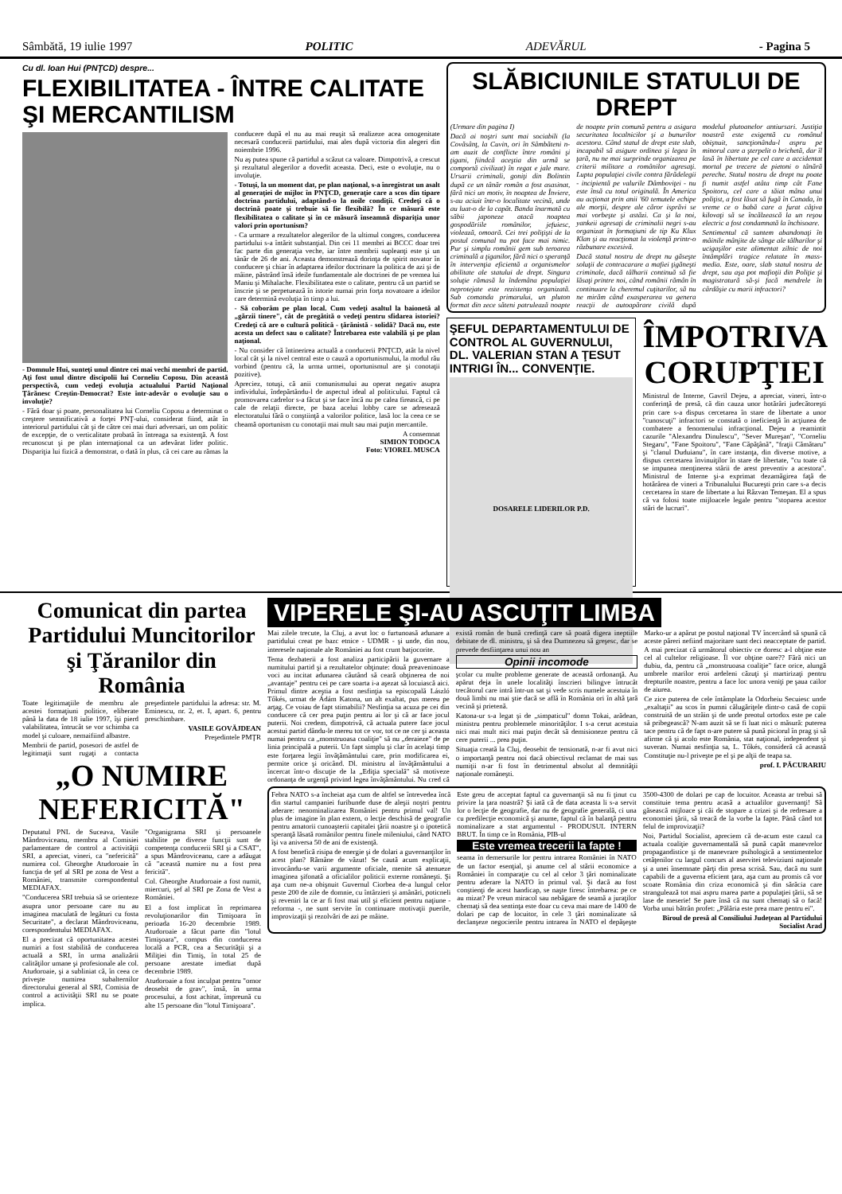Sâmbătă, 19 iulie 1997 POLITIC ADEVĂRUL - Pagina 5
Cu dl. Ioan Hui (PNŢCD) despre...
FLEXIBILITATEA - ÎNTRE CALITATE ŞI MERCANTILISM
- Domnule Hui, sunteţi unul dintre cei mai vechi membri de partid. Aţi fost unul dintre discipolii lui Corneliu Coposu. Din această perspectivă, cum vedeţi evoluţia actualului Partid Naţional Ţărănesc Creştin-Democrat? Este într-adevăr o evoluţie sau o involuţie?
- Fără doar şi poate, personalitatea lui Corneliu Coposu a determinat o creştere semnificativă a forţei PNŢ-ului, considerat fiind, atât în interiorul partidului cât şi de către cei mai duri adversari, un om politic de excepţie, de o verticalitate probată în întreaga sa existenţă. A fost recunoscut şi pe plan internaţional ca un adevărat lider politic. Dispariţia lui fizică a demonstrat, o dată în plus, că cei care au rămas la conducere după el nu au mai reuşit să realizeze acea omogenitate necesară conducerii partidului, mai ales după victoria din alegeri din noiembrie 1996.
Nu aş putea spune că partidul a scăzut ca valoare. Dimpotrivă, a crescut şi rezultatul alegerilor a dovedit aceasta. Deci, este o evoluţie, nu o involuţie.
- Totuşi, la un moment dat, pe plan naţional, s-a înregistrat un asalt al generaţiei de mijloc în PNŢCD, generaţie care a scos din tipare doctrina partidului, adaptând-o la noile condiţii. Credeţi că o doctrină poate şi trebuie să fie flexibilă? În ce măsură este flexibilitatea o calitate şi în ce măsură înseamnă dispariţia unor valori prin oportunism?
- Ca urmare a rezultatelor alegerilor de la ultimul congres, conducerea partidului s-a întărit substanţial. Din cei 11 membri ai BCCC doar trei fac parte din generaţia veche, iar între membrii supleanţi este şi un tânăr de 26 de ani. Aceasta demonstrează dorinţa de spirit novator în conducere şi chiar în adaptarea ideilor doctrinare la politica de azi şi de mâine, păstrând însă ideile fundamentale ale doctrinei de pe vremea lui Maniu şi Mihalache. Flexibilitatea este o calitate, pentru că un partid se înscrie şi se perpetuează în istorie numai prin forţa novatoare a ideilor care determină evoluţia în timp a lui.
- Să coborâm pe plan local. Cum vedeţi asaltul la baionetă al „gărzii tinere", cât de pregătită o vedeţi pentru sfidarea istoriei? Credeţi că are o cultură politică - ţărănistă - solidă? Dacă nu, este acesta un defect sau o calitate? Întrebarea este valabilă şi pe plan naţional.
- Nu consider că întinerirea actuală a conducerii PNŢCD, atât la nivel local cât şi la nivel central este o cauză a oportunismului, la modul rău vorbind (pentru că, la urma urmei, oportunismul are şi conotaţii pozitive).
Apreciez, totuşi, că anii comunismului au operat negativ asupra individului, îndepărtându-l de aspectul ideal al politicului. Faptul că promovarea cadrelor s-a făcut şi se face încă nu pe calea firească, ci pe cale de relaţii directe, pe baza acelui lobby care se adresează electoratului fără o conştiinţă a valorilor politice, lasă loc la ceea ce se cheamă oportunism cu conotaţii mai mult sau mai puţin mercantile.
A consemnat
SIMION TODOCA
Foto: VIOREL MUSCA
SLĂBICIUNILE STATULUI DE DREPT
(Urmare din pagina I)
Dacă ai noştri sunt mai sociabili (la Covăsânţ, la Cuvin, ori în Sâmbăteni n-am auzit de conflicte între români şi ţigani, fiindcă aceştia din urmă se comportă civilizat) în regat e jale mare. Ursarii criminali, goniţi din Bolintin după ce un tânăr român a fost asasinat, fără nici un motiv, în noaptea de Înviere, s-au aciuit într-o localitate vecină, unde au luat-o de la capăt. Banda înarmată cu săbii japoneze atacă noaptea gospodăriile românilor, jefuiesc, violează, omoară. Cei trei poliţişti de la postul comunal nu pot face mai nimic. Pur şi simplu românii gem sub teroarea criminală a ţiganilor, fără nici o speranţă în intervenţia eficientă a organismelor abilitate ale statului de drept. Singura soluţie rămasă la îndemâna populaţiei neprotejate este rezistenţa organizată. Sub comanda primarului, un pluton format din zece săteni patrulează noapte de noapte prin comună pentru a asigura securitatea localnicilor şi a bunurilor acestora. Când statul de drept este slab, incapabil să asigure ordinea şi legea în ţară, nu ne mai surprinde organizarea pe criterii militare a românilor agresaţi. Lupta populaţiei civile contra fărădelegii - incipientă pe valurile Dâmboviţei - nu este însă cu totul originală. În America au acţionat prin anii '60 temutele echipe ale morţii, despre ale căror isprăvi se mai vorbeşte şi astăzi. Ca şi la noi, yankeii agresaţi de criminalii negri s-au organizat în formaţiuni de tip Ku Klux Klan şi au reacţionat la violenţă printr-o răzbunare excesivă.
Dacă statul nostru de drept nu găseşte soluţii de contracarare a mafiei ţigăneşti criminale, dacă tâlharii continuă să fie lăsaţi printre noi, când românii rămân în continuare la cheremul cuţitarilor, să nu ne mirăm când exasperarea va genera reacţii de autoapărare civilă după modelul plutoanelor antiursari. Justiţia noastră este exigentă cu românul obişnuit, sancţionându-l aspru pe minorul care a şterpelit o brichetă, dar îl lasă în libertate pe cel care a accidentat mortal pe trecere de pietoni o tânără pereche. Statul nostru de drept nu poate fi numit astfel atâta timp cât Fane Spoitoru, cel care a tăiat mâna unui poliţist, a fost lăsat să fugă în Canada, în vreme ce o babă care a furat câţiva kilovaţi să se încălzească la un reşou electric a fost condamnată la închisoare.
Sentimentul că suntem abandonaţi în mâinile mânjite de sânge ale tâlharilor şi ucigaşilor este alimentat zilnic de noi întâmplări tragice relatate în mass-media. Este, oare, slab statul nostru de drept, sau aşa pot mafioţii din Poliţie şi magistratură să-şi facă mendrele în cârdăşie cu marii infractori?
ŞEFUL DEPARTAMENTULUI DE CONTROL AL GUVERNULUI, DL. VALERIAN STAN A ŢESUT INTRIGI ÎN... CONVENŢIE.
DOSARELE LIDERILOR P.D.
ÎMPOTRIVA CORUPŢIEI
Ministrul de Interne, Gavril Dejeu, a apreciat, vineri, într-o conferinţă de presă, că din cauza unor hotărâri judecătoreşti prin care s-a dispus cercetarea în stare de libertate a unor "cunoscuţi" infractori se constată o ineficienţă în acţiunea de combatere a fenomenului infracţional. Dejeu a reamintit cazurile "Alexandru Dinulescu", "Sever Mureşan", "Corneliu Stegaru", "Fane Spoitoru", "Fane Căpăţână", "fraţii Cămătaru" şi "clanul Duduianu", în care instanţa, din diverse motive, a dispus cercetarea învinuiţilor în stare de libertate, "cu toate că se impunea menţinerea stării de arest preventiv a acestora". Ministrul de Interne şi-a exprimat dezamăgirea faţă de hotărârea de vineri a Tribunalului Bucureşti prin care s-a decis cercetarea în stare de libertate a lui Răzvan Temeşan. El a spus că va folosi toate mijloacele legale pentru "stoparea acestor stări de lucruri".
Comunicat din partea Partidului Muncitorilor şi Ţăranilor din România
Toate legitimaţiile de membru ale acestei formaţiuni politice, eliberate până la data de 18 iulie 1997, îşi pierd valabilitatea, întrucât se vor schimba ca model şi culoare, nemaifiind albastre.
Membrii de partid, posesori de astfel de legitimaţii sunt rugaţi a contacta preşedintele partidului la adresa: str. M. Eminescu, nr. 2, et. I, apart. 6, pentru preschimbare.
VASILE GOVĂJDEAN
Preşedintele PMŢR
„O NUMIRE NEFERICITĂ"
Deputatul PNL de Suceava, Vasile Mândroviceanu, membru al Comisiei parlamentare de control a activităţii SRI, a apreciat, vineri, ca "nefericită" numirea col. Gheorghe Atudoroaie în funcţia de şef al SRI pe zona de Vest a României, transmite corespondentul MEDIAFAX.
"Conducerea SRI trebuia să se orienteze asupra unor persoane care nu au imaginea maculată de legături cu fosta Securitate", a declarat Mândroviceanu, corespondentului MEDIAFAX.
El a precizat că oportunitatea acestei numiri a fost stabilită de conducerea actuală a SRI, în urma analizării calităţilor umane şi profesionale ale col. Atudoroaie, şi a subliniat că, în ceea ce priveşte numirea subalternilor directorului general al SRI, Comisia de control a activităţii SRI nu se poate implica.
"Organigrama SRI şi persoanele stabilite pe diverse funcţii sunt de competenţa conducerii SRI şi a CSAT", a spus Mândroviceanu, care a adăugat că "această numire nu a fost prea fericită".
Col. Gheorghe Atudoroaie a fost numit, miercuri, şef al SRI pe Zona de Vest a României.
El a fost implicat în reprimarea revoluţionarilor din Timişoara în perioada 16-20 decembrie 1989. Atudoroaie a făcut parte din "lotul Timişoara", compus din conducerea locală a PCR, cea a Securităţii şi a Miliţiei din Timiş, în total 25 de persoane arestate imediat după decembrie 1989.
Atudoroaie a fost inculpat pentru "omor deosebit de grav", însă, în urma procesului, a fost achitat, împreună cu alte 15 persoane din "lotul Timişoara".
VIPERELE ŞI-AU ASCUŢIT LIMBA
Mai zilele trecute, la Cluj, a avut loc o furtunoasă adunare a partidului creat pe bazc etnice - UDMR - şi unde, din nou, interesele naţionale ale României au fost crunt batjocorite.
Tema dezbaterii a fost analiza participării la guvernare a numitului partid şi a rezultatelor obţinute: două preaveninoase voci au incitat adunarea căutând să ceară obţinerea de noi „avantaje" pentru cei pe care soarta i-a aşezat să locuiască aici. Primul dintre aceştia a fost nesfinţia sa episcopală László Tőkés, urmat de Ádám Katona, un alt exaltat, pus mereu pe arţag. Ce voiau de fapt stimabilii? Nesfinţia sa acuza pe cei din conducere că cer prea puţin pentru ai lor şi că ar face jocul puterii. Noi credem, dimpotrivă, că actuala putere face jocul acestui partid dându-le mereu tot ce vor, tot ce ne cer şi aceasta numai pentru ca „monstruoasa coaliţie" să nu „deraieze" de pe linia principală a puterii. Un fapt simplu şi clar în acelaşi timp este forţarea legii învăţământului care, prin modificarea ei, permite orice şi oricând. Dl. ministru al învăţământului a încercat într-o discuţie de la „Ediţia specială" să motiveze ordonanţa de urgenţă privind legea învăţământului. Nu cred că există român de bună credinţă care să poată digera ineptiile debitate de dl. ministru, şi să dea Dumnezeu să greşesc, dar se prevede desfiinţarea unui nou an
Opinii incomode
şcolar cu multe probleme generate de această ordonanţă. Au apărut deja în unele localităţi înscrieri bilingve întrucât trecătorul care intră într-un sat şi vede scris numele acestuia în două limbi nu mai ştie dacă se află în România ori în altă ţară vecină şi prietenă.
Katona-ur s-a legat şi de „simpaticul" domn Tokai, arădean, ministru pentru problemele minorităţilor. I s-a cerut acestuia nici mai mult nici mai puţin decât să demisioneze pentru că cere puterii ... prea puţin.
Situaţia creată la Cluj, deosebit de tensionată, n-ar fi avut nici o importanţă pentru noi dacă obiectivul reclamat de mai sus numiţii n-ar fi fost în detrimentul absolut al demnităţii naţionale româneşti.
Marko-ur a apărut pe postul naţional TV încercând să spună că aceste păreri nefiind majoritare sunt deci neacceptate de partid. A mai precizat că următorul obiectiv ce doresc a-l obţine este cel al cultelor religioase. Îl vor obţine oare?? Fără nici un dubiu, da, pentru că „monstruoasa coaliţie" face orice, alungă umbrele marilor eroi ardeleni căzuţi şi martirizaţi pentru drepturile noastre, pentru a face loc unora veniţi pe şaua cailor de aiurea.
Ce zice puterea de cele întâmplate la Odorheiu Secuiesc unde „exaltaţii" au scos în pumni călugăriţele dintr-o casă de copii construită de un străin şi de unde preotul ortodox este pe cale să pribegească? N-am auzit să se fi luat nici o măsură: puterea tace pentru că de fapt n-are putere să pună piciorul în prag şi să afirme că şi acolo este România, stat naţional, independent şi suveran. Numai nesfinţia sa, L. Tőkés, consideră că această Constituţie nu-l priveşte pe el şi pe alţii de teapa sa.
prof. I. PĂCURARIU
Febra NATO s-a încheiat aşa cum de altfel se întrevedea încă din startul campaniei furibunde duse de aleşii noştri pentru aderare: nenominalizarea României pentru primul val! Un plus de imagine în plan extern, o lecţie deschisă de geografie pentru amatorii cunoaşterii capitalei ţării noastre şi o ipotetică speranţă lăsată românilor pentru finele mileniului, când NATO îşi va aniversa 50 de ani de existenţă.
A fost benefică risipa de energie şi de dolari a guvernanţilor în acest plan? Rămâne de văzut! Se caută acum explicaţii, invocându-se varii argumente oficiale, menite să atenueze imaginea şifonată a oficialilor politicii externe româneşti. Şi aşa cum ne-a obişnuit Guvernul Ciorbea de-a lungul celor peste 200 de zile de domnie, cu întârzieri şi amânări, poticneli şi reveniri la ce ar fi fost mai util şi eficient pentru naţiune - reforma -, ne sunt servite în continuare motivaţii puerile, improvizaţii şi rezolvări de azi pe mâine.
Este greu de acceptat faptul ca guvernanţii să nu fi ţinut cu privire la ţara noastră? Şi iată că de data aceasta li s-a servit lor o lecţie de geografie, dar nu de geografie generală, ci una cu predilecţie economică şi anume, faptul că în balanţă pentru nominalizare a stat argumentul - PRODUSUL INTERN BRUT. În timp ce în România, PIB-ul
Este vremea trecerii la fapte !
seama în demersurile lor pentru intrarea României în NATO de un factor esenţial, şi anume cel al stării economice a României în comparaţie cu cel al celor 3 ţări nominalizate pentru aderare la NATO în primul val. Şi dacă au fost conştienţi de acest handicap, se naşte firesc întrebarea: pe ce au mizat? Pe vreun miracol sau nebăgare de seamă a juraţilor chemaţi să dea sentinţa este doar cu ceva mai mare de 1400 de dolari pe cap de locuitor, în cele 3 ţări nominalizate să declanşeze negocierile pentru intrarea în NATO el depăşeşte 3500-4300 de dolari pe cap de locuitor. Aceasta ar trebui să constituie tema pentru acasă a actualilor guvernanţi! Să găsească mijloace şi căi de stopare a crizei şi de redresare a economiei ţării, să treacă de la vorbe la fapte. Până când tot felul de improvizaţii?
Noi, Partidul Socialist, apreciem că de-acum este cazul ca actuala coaliţie guvernamentală să pună capăt manevrelor propagandistice şi de manevrare psihologică a sentimentelor cetăţenilor cu largul concurs al aservitei televiziuni naţionale şi a unei însemnate părţi din presa scrisă. Sau, dacă nu sunt capabili de a guverna eficient ţara, aşa cum au promis că vor scoate România din criza economică şi din sărăcia care strangulează tot mai aspru marea parte a populaţiei ţării, să se lase de meserie! Se pare însă că nu sunt chemaţi să o facă! Vorba unui bătrân profet: „Pălăria este prea mare pentru ei".
Biroul de presă al Consiliului Judeţean al Partidului Socialist Arad